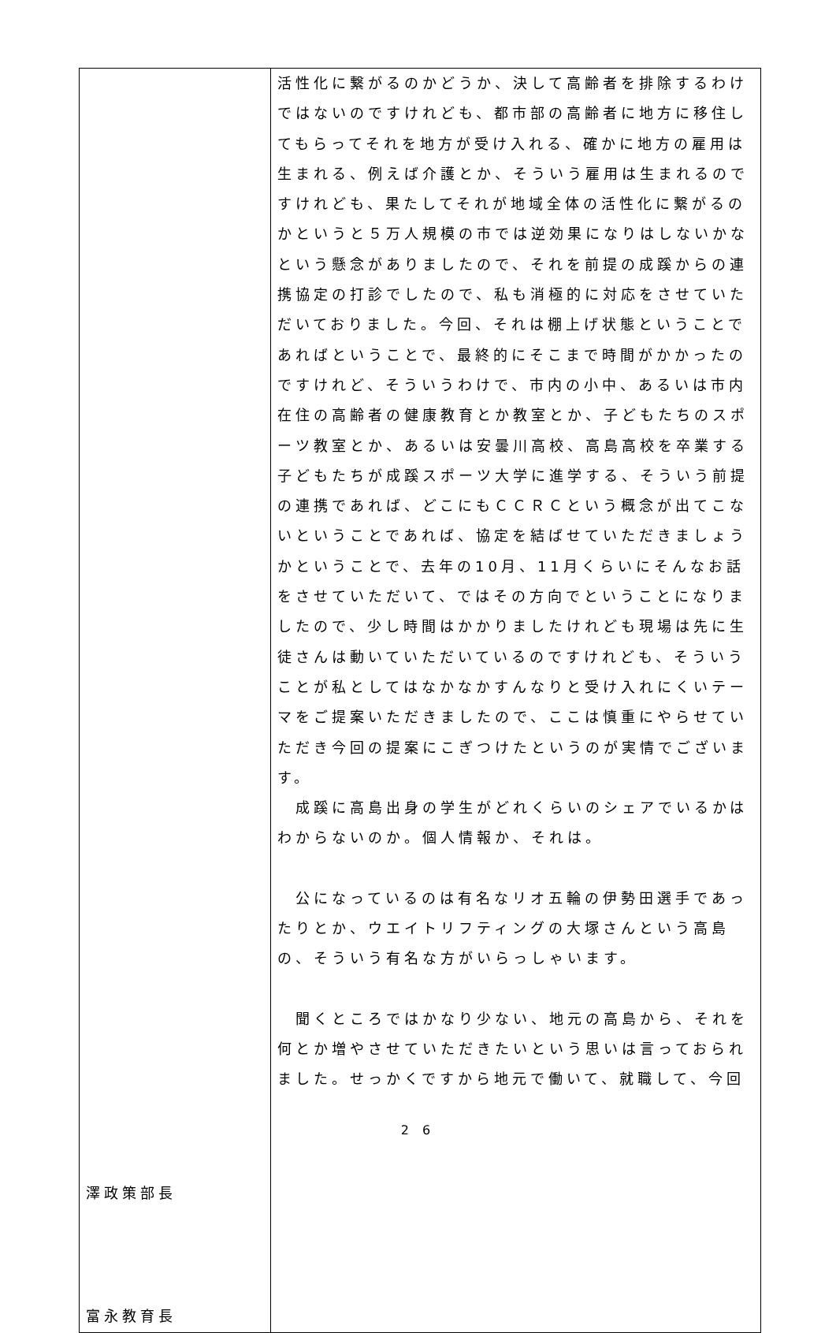| 澤政策部長 富永教育長 | 活性化に繋がるのかどうか、決して高齢者を排除するわけではないのですけれども、都市部の高齢者に地方に移住してもらってそれを地方が受け入れる、確かに地方の雇用は生まれる、例えば介護とか、そういう雇用は生まれるのですけれども、果たしてそれが地域全体の活性化に繋がるのかというと５万人規模の市では逆効果になりはしないかなという懸念がありましたので、それを前提の成蹊からの連携協定の打診でしたので、私も消極的に対応をさせていただいておりました。今回、それは棚上げ状態ということであればということで、最終的にそこまで時間がかかったのですけれど、そういうわけで、市内の小中、あるいは市内在住の高齢者の健康教育とか教室とか、子どもたちのスポーツ教室とか、あるいは安曇川高校、高島高校を卒業する子どもたちが成蹊スポーツ大学に進学する、そういう前提の連携であれば、どこにもＣＣＲＣという概念が出てこないということであれば、協定を結ばせていただきましょうかということで、去年の10月、11月くらいにそんなお話をさせていただいて、ではその方向でということになりましたので、少し時間はかかりましたけれども現場は先に生徒さんは動いていただいているのですけれども、そういうことが私としてはなかなかすんなりと受け入れにくいテーマをご提案いただきましたので、ここは慎重にやらせていただき今回の提案にこぎつけたというのが実情でございます。 成蹊に高島出身の学生がどれくらいのシェアでいるかはわからないのか。個人情報か、それは。 公になっているのは有名なリオ五輪の伊勢田選手であったりとか、ウエイトリフティングの大塚さんという高島の、そういう有名な方がいらっしゃいます。 聞くところではかなり少ない、地元の高島から、それを何とか増やさせていただきたいという思いは言っておられました。せっかくですから地元で働いて、就職して、今回 |
2 6